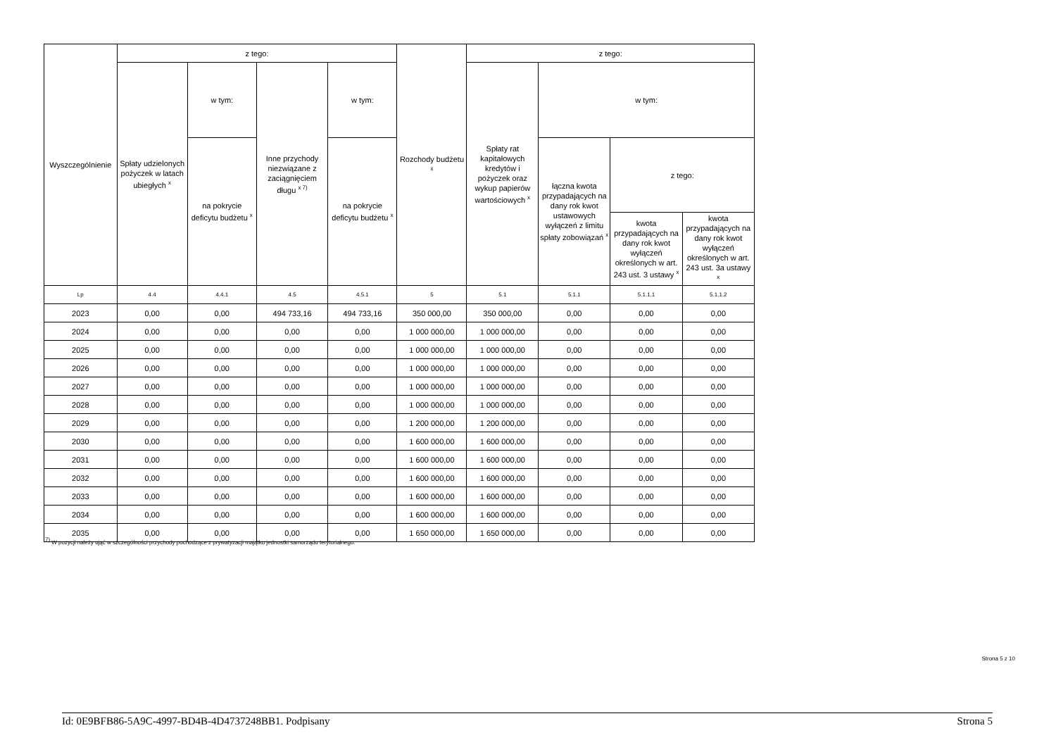| Wyszczególnienie | z tego: | | | | Rozchody budżetu <sup>x</sup> | z tego: | | | |
| --- | --- | --- | --- | --- | --- | --- | --- | --- | --- |
| | Spłaty udzielonych pożyczek w latach ubiegłych <sup>x</sup> | w tym: | Inne przychody niezwiązane z zaciągnięciem długu <sup>x 7)</sup> | w tym: | | Spłaty rat kapitałowych kredytów i pożyczek oraz wykup papierów wartościowych <sup>x</sup> | w tym: | | |
| | | na pokrycie deficytu budżetu <sup>x</sup> | | na pokrycie deficytu budżetu <sup>x</sup> | | | łączna kwota przypadających na dany rok kwot ustawowych wyłączeń z limitu spłaty zobowiązań <sup>x</sup> | z tego: | |
| | | | | | | | | kwota przypadających na dany rok kwot wyłączeń określonych w art. 243 ust. 3 ustawy <sup>x</sup> | kwota przypadających na dany rok kwot wyłączeń określonych w art. 243 ust. 3a ustawy <sup>x</sup> |
| Lp | 4.4 | 4.4.1 | 4.5 | 4.5.1 | 5 | 5.1 | 5.1.1 | 5.1.1.1 | 5.1.1.2 |
| 2023 | 0,00 | 0,00 | 494 733,16 | 494 733,16 | 350 000,00 | 350 000,00 | 0,00 | 0,00 | 0,00 |
| 2024 | 0,00 | 0,00 | 0,00 | 0,00 | 1 000 000,00 | 1 000 000,00 | 0,00 | 0,00 | 0,00 |
| 2025 | 0,00 | 0,00 | 0,00 | 0,00 | 1 000 000,00 | 1 000 000,00 | 0,00 | 0,00 | 0,00 |
| 2026 | 0,00 | 0,00 | 0,00 | 0,00 | 1 000 000,00 | 1 000 000,00 | 0,00 | 0,00 | 0,00 |
| 2027 | 0,00 | 0,00 | 0,00 | 0,00 | 1 000 000,00 | 1 000 000,00 | 0,00 | 0,00 | 0,00 |
| 2028 | 0,00 | 0,00 | 0,00 | 0,00 | 1 000 000,00 | 1 000 000,00 | 0,00 | 0,00 | 0,00 |
| 2029 | 0,00 | 0,00 | 0,00 | 0,00 | 1 200 000,00 | 1 200 000,00 | 0,00 | 0,00 | 0,00 |
| 2030 | 0,00 | 0,00 | 0,00 | 0,00 | 1 600 000,00 | 1 600 000,00 | 0,00 | 0,00 | 0,00 |
| 2031 | 0,00 | 0,00 | 0,00 | 0,00 | 1 600 000,00 | 1 600 000,00 | 0,00 | 0,00 | 0,00 |
| 2032 | 0,00 | 0,00 | 0,00 | 0,00 | 1 600 000,00 | 1 600 000,00 | 0,00 | 0,00 | 0,00 |
| 2033 | 0,00 | 0,00 | 0,00 | 0,00 | 1 600 000,00 | 1 600 000,00 | 0,00 | 0,00 | 0,00 |
| 2034 | 0,00 | 0,00 | 0,00 | 0,00 | 1 600 000,00 | 1 600 000,00 | 0,00 | 0,00 | 0,00 |
| 2035 | 0,00 | 0,00 | 0,00 | 0,00 | 1 650 000,00 | 1 650 000,00 | 0,00 | 0,00 | 0,00 |
<sup>7)</sup> W pozycji należy ująć w szczególności przychody pochodzące z prywatyzacji majątku jednostki samorządu terytorialnego.
Strona 5 z 10
Id: 0E9BFB86-5A9C-4997-BD4B-4D4737248BB1. Podpisany Strona 5